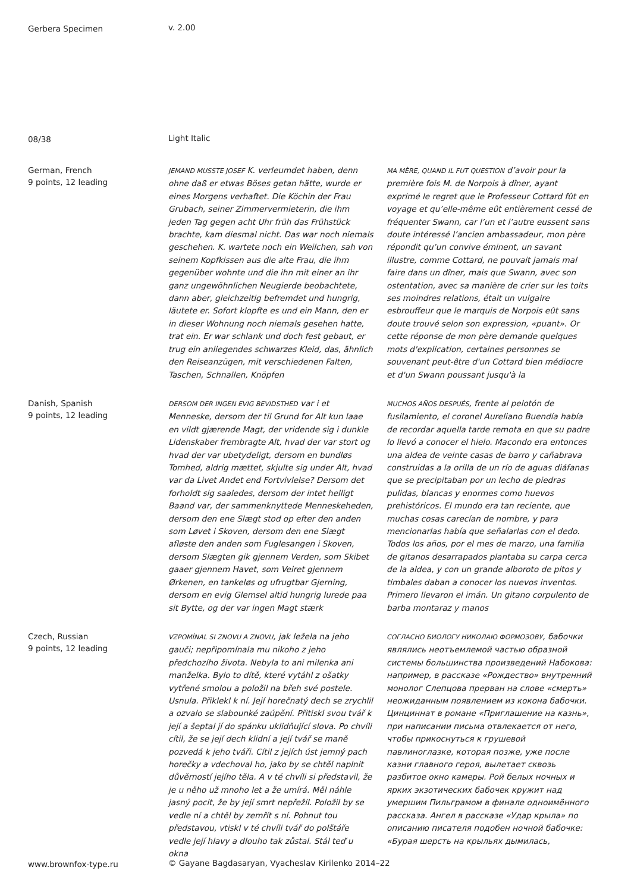Gerbera Specimen
v. 2.00
08/38
Light Italic
German, French
9 points, 12 leading
JEMAND MUSSTE JOSEF K. verleumdet haben, denn ohne daß er etwas Böses getan hätte, wurde er eines Morgens verhaftet. Die Köchin der Frau Grubach, seiner Zimmervermieterin, die ihm jeden Tag gegen acht Uhr früh das Frühstück brachte, kam diesmal nicht. Das war noch niemals geschehen. K. wartete noch ein Weilchen, sah von seinem Kopfkissen aus die alte Frau, die ihm gegenüber wohnte und die ihn mit einer an ihr ganz ungewöhnlichen Neugierde beobachtete, dann aber, gleichzeitig befremdet und hungrig, läutete er. Sofort klopfte es und ein Mann, den er in dieser Wohnung noch niemals gesehen hatte, trat ein. Er war schlank und doch fest gebaut, er trug ein anliegendes schwarzes Kleid, das, ähnlich den Reiseanzügen, mit verschiedenen Falten, Taschen, Schnallen, Knöpfen
MA MÈRE, QUAND IL FUT QUESTION d’avoir pour la première fois M. de Norpois à dîner, ayant exprimé le regret que le Professeur Cottard fût en voyage et qu’elle-même eût entièrement cessé de fréquenter Swann, car l’un et l’autre eussent sans doute intéressé l’ancien ambassadeur, mon père répondit qu’un convive éminent, un savant illustre, comme Cottard, ne pouvait jamais mal faire dans un dîner, mais que Swann, avec son ostentation, avec sa manière de crier sur les toits ses moindres relations, était un vulgaire esbrouffeur que le marquis de Norpois eût sans doute trouvé selon son expression, «puant». Or cette réponse de mon père demande quelques mots d'explication, certaines personnes se souvenant peut-être d'un Cottard bien médiocre et d'un Swann poussant jusqu'à la
Danish, Spanish
9 points, 12 leading
DERSOM DER INGEN EVIG BEVIDSTHED var i et Menneske, dersom der til Grund for Alt kun laae en vildt gjærende Magt, der vridende sig i dunkle Lidenskaber frembragte Alt, hvad der var stort og hvad der var ubetydeligt, dersom en bundløs Tomhed, aldrig mættet, skjulte sig under Alt, hvad var da Livet Andet end Fortvivlelse? Dersom det forholdt sig saaledes, dersom der intet helligt Baand var, der sammenknyttede Menneskeheden, dersom den ene Slægt stod op efter den anden som Løvet i Skoven, dersom den ene Slægt afløste den anden som Fuglesangen i Skoven, dersom Slægten gik gjennem Verden, som Skibet gaaer gjennem Havet, som Veiret gjennem Ørkenen, en tankeløs og ufrugtbar Gjerning, dersom en evig Glemsel altid hungrig lurede paa sit Bytte, og der var ingen Magt stærk
MUCHOS AÑOS DESPUÉS, frente al pelotón de fusilamiento, el coronel Aureliano Buendía había de recordar aquella tarde remota en que su padre lo llevó a conocer el hielo. Macondo era entonces una aldea de veinte casas de barro y cañabrava construidas a la orilla de un río de aguas diáfanas que se precipitaban por un lecho de piedras pulidas, blancas y enormes como huevos prehistóricos. El mundo era tan reciente, que muchas cosas carecían de nombre, y para mencionarlas había que señalarlas con el dedo. Todos los años, por el mes de marzo, una familia de gitanos desarrapados plantaba su carpa cerca de la aldea, y con un grande alboroto de pitos y timbales daban a conocer los nuevos inventos. Primero llevaron el imán. Un gitano corpulento de barba montaraz y manos
Czech, Russian
9 points, 12 leading
VZPOMÍNAL SI ZNOVU A ZNOVU, jak ležela na jeho gauči; nepřipomínala mu nikoho z jeho předchozího života. Nebyla to ani milenka ani manželka. Bylo to dítě, které vytáhl z ošatky vytřené smolou a položil na břeh své postele. Usnula. Přiklekl k ní. Její horečnatý dech se zrychlil a ozvalo se slabounké zaúpění. Přitiskl svou tvář k její a šeptal jí do spánku uklidňující slova. Po chvíli cítil, že se její dech klidní a její tvář se maně pozvedá k jeho tváři. Cítil z jejích úst jemný pach horečky a vdechoval ho, jako by se chtěl naplnit důvěrností jejího těla. A v té chvíli si představil, že je u něho už mnoho let a že umírá. Měl náhle jasný pocit, že by její smrt nepřežil. Položil by se vedle ní a chtěl by zemřít s ní. Pohnut tou představou, vtiskl v té chvíli tvář do polštáře vedle její hlavy a dlouho tak zůstal. Stál teď u okna
СОГЛАСНО БИОЛОГУ НИКОЛАЮ ФОРМОЗОВУ, бабочки являлись неотъемлемой частью образной системы большинства произведений Набокова: например, в рассказе «Рождество» внутренний монолог Слепцова прерван на слове «смерть» неожиданным появлением из кокона бабочки. Цинциннат в романе «Приглашение на казнь», при написании письма отвлекается от него, чтобы прикоснуться к грушевой павлиноглазке, которая позже, уже после казни главного героя, вылетает сквозь разбитое окно камеры. Рой белых ночных и ярких экзотических бабочек кружит над умершим Пильграмом в финале одноимённого рассказа. Ангел в рассказе «Удар крыла» по описанию писателя подобен ночной бабочке: «Бурая шерсть на крыльях дымилась,
www.brownfox-type.ru
© Gayane Bagdasaryan, Vyacheslav Kirilenko 2014–22